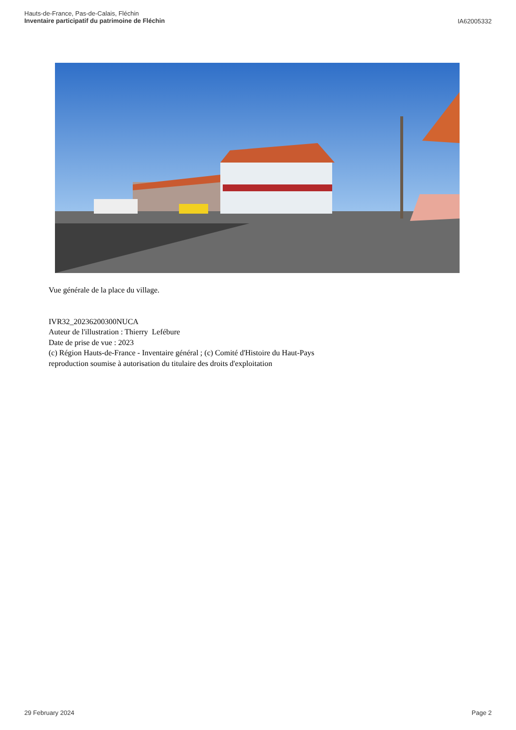Hauts-de-France, Pas-de-Calais, Fléchin
Inventaire participatif du patrimoine de Fléchin
IA62005332
Vue générale de la place du village.
IVR32_20236200300NUCA
Auteur de l'illustration : Thierry Lefébure
Date de prise de vue : 2023
(c) Région Hauts-de-France - Inventaire général ; (c) Comité d'Histoire du Haut-Pays
reproduction soumise à autorisation du titulaire des droits d'exploitation
29 February 2024 Page 2